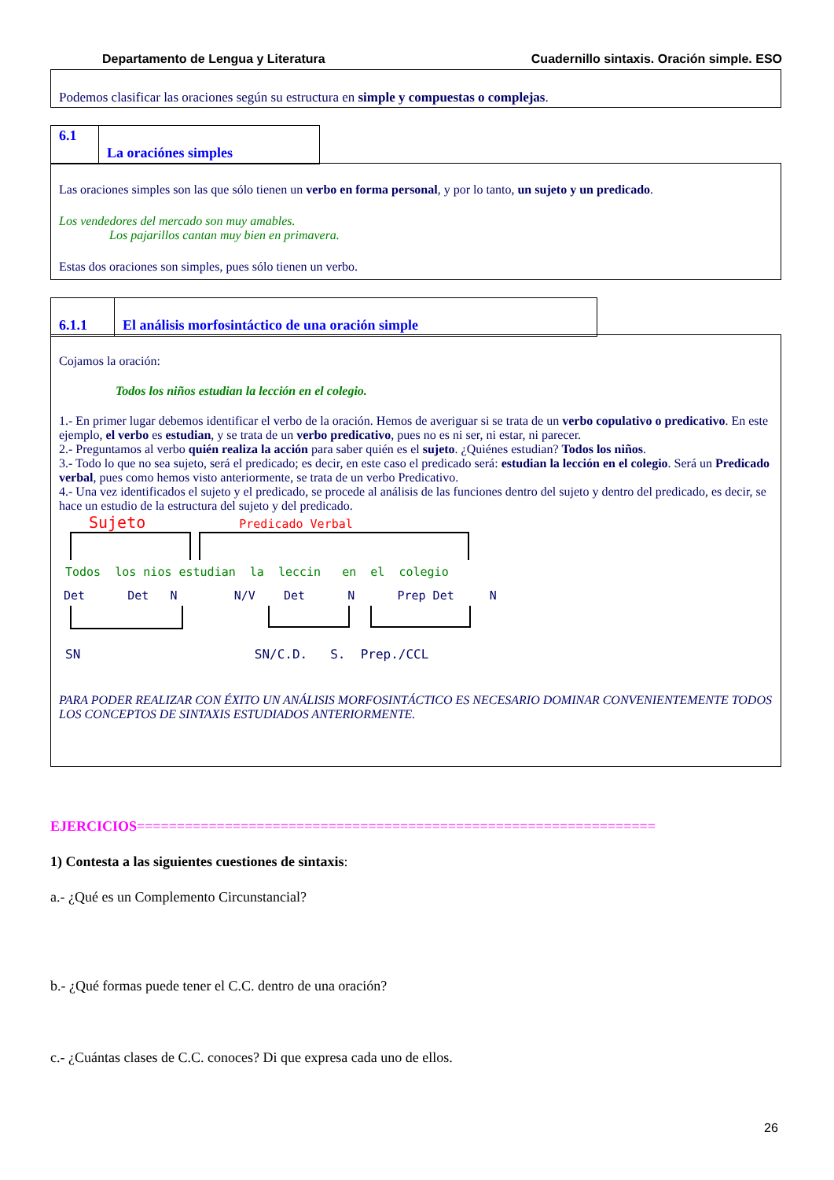Departamento de Lengua y Literatura Cuadernillo sintaxis. Oración simple. ESO
Podemos clasificar las oraciones según su estructura en simple y compuestas o complejas.
6.1
La oraciónes simples
Las oraciones simples son las que sólo tienen un verbo en forma personal, y por lo tanto, un sujeto y un predicado.
Los vendedores del mercado son muy amables.
Los pajarillos cantan muy bien en primavera.
Estas dos oraciones son simples, pues sólo tienen un verbo.
6.1.1 El análisis morfosintáctico de una oración simple
Cojamos la oración:
Todos los niños estudian la lección en el colegio.
1.- En primer lugar debemos identificar el verbo de la oración. Hemos de averiguar si se trata de un verbo copulativo o predicativo. En este ejemplo, el verbo es estudian, y se trata de un verbo predicativo, pues no es ni ser, ni estar, ni parecer.
2.- Preguntamos al verbo quién realiza la acción para saber quién es el sujeto. ¿Quiénes estudian? Todos los niños.
3.- Todo lo que no sea sujeto, será el predicado; es decir, en este caso el predicado será: estudian la lección en el colegio. Será un Predicado verbal, pues como hemos visto anteriormente, se trata de un verbo Predicativo.
4.- Una vez identificados el sujeto y el predicado, se procede al análisis de las funciones dentro del sujeto y dentro del predicado, es decir, se hace un estudio de la estructura del sujeto y del predicado.
Sujeto Predicado Verbal
Todos los nios estudian la leccin en el colegio
Det Det N N/V Det N Prep Det N
SN SN/C.D. S. Prep./CCL
PARA PODER REALIZAR CON ÉXITO UN ANÁLISIS MORFOSINTÁCTICO ES NECESARIO DOMINAR CONVENIENTEMENTE TODOS LOS CONCEPTOS DE SINTAXIS ESTUDIADOS ANTERIORMENTE.
EJERCICIOS=================================================================
1) Contesta a las siguientes cuestiones de sintaxis:
a.- ¿Qué es un Complemento Circunstancial?
b.- ¿Qué formas puede tener el C.C. dentro de una oración?
c.- ¿Cuántas clases de C.C. conoces? Di que expresa cada uno de ellos.
26